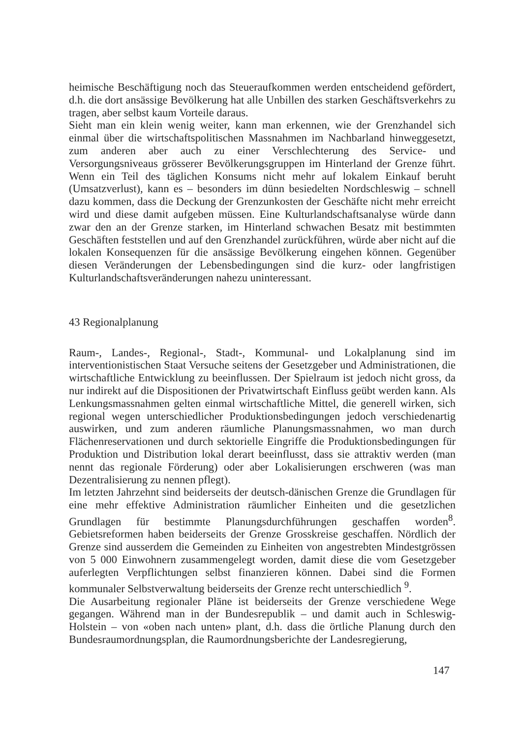heimische Beschäftigung noch das Steueraufkommen werden entscheidend gefördert, d.h. die dort ansässige Bevölkerung hat alle Unbillen des starken Geschäftsverkehrs zu tragen, aber selbst kaum Vorteile daraus.
Sieht man ein klein wenig weiter, kann man erkennen, wie der Grenzhandel sich einmal über die wirtschaftspolitischen Massnahmen im Nachbarland hinweggesetzt, zum anderen aber auch zu einer Verschlechterung des Service- und Versorgungsniveaus grösserer Bevölkerungsgruppen im Hinterland der Grenze führt. Wenn ein Teil des täglichen Konsums nicht mehr auf lokalem Einkauf beruht (Umsatzverlust), kann es – besonders im dünn besiedelten Nordschleswig – schnell dazu kommen, dass die Deckung der Grenzunkosten der Geschäfte nicht mehr erreicht wird und diese damit aufgeben müssen. Eine Kulturlandschaftsanalyse würde dann zwar den an der Grenze starken, im Hinterland schwachen Besatz mit bestimmten Geschäften feststellen und auf den Grenzhandel zurückführen, würde aber nicht auf die lokalen Konsequenzen für die ansässige Bevölkerung eingehen können. Gegenüber diesen Veränderungen der Lebensbedingungen sind die kurz- oder langfristigen Kulturlandschaftsveränderungen nahezu uninteressant.
43 Regionalplanung
Raum-, Landes-, Regional-, Stadt-, Kommunal- und Lokalplanung sind im interventionistischen Staat Versuche seitens der Gesetzgeber und Administrationen, die wirtschaftliche Entwicklung zu beeinflussen. Der Spielraum ist jedoch nicht gross, da nur indirekt auf die Dispositionen der Privatwirtschaft Einfluss geübt werden kann. Als Lenkungsmassnahmen gelten einmal wirtschaftliche Mittel, die generell wirken, sich regional wegen unterschiedlicher Produktionsbedingungen jedoch verschiedenartig auswirken, und zum anderen räumliche Planungsmassnahmen, wo man durch Flächenreservationen und durch sektorielle Eingriffe die Produktionsbedingungen für Produktion und Distribution lokal derart beeinflusst, dass sie attraktiv werden (man nennt das regionale Förderung) oder aber Lokalisierungen erschweren (was man Dezentralisierung zu nennen pflegt).
Im letzten Jahrzehnt sind beiderseits der deutsch-dänischen Grenze die Grundlagen für eine mehr effektive Administration räumlicher Einheiten und die gesetzlichen Grundlagen für bestimmte Planungsdurchführungen geschaffen worden<sup>8</sup>. Gebietsreformen haben beiderseits der Grenze Grosskreise geschaffen. Nördlich der Grenze sind ausserdem die Gemeinden zu Einheiten von angestrebten Mindestgrössen von 5 000 Einwohnern zusammengelegt worden, damit diese die vom Gesetzgeber auferlegten Verpflichtungen selbst finanzieren können. Dabei sind die Formen kommunaler Selbstverwaltung beiderseits der Grenze recht unterschiedlich <sup>9</sup>.
Die Ausarbeitung regionaler Pläne ist beiderseits der Grenze verschiedene Wege gegangen. Während man in der Bundesrepublik – und damit auch in Schleswig-Holstein – von «oben nach unten» plant, d.h. dass die örtliche Planung durch den Bundesraumordnungsplan, die Raumordnungsberichte der Landesregierung,
147